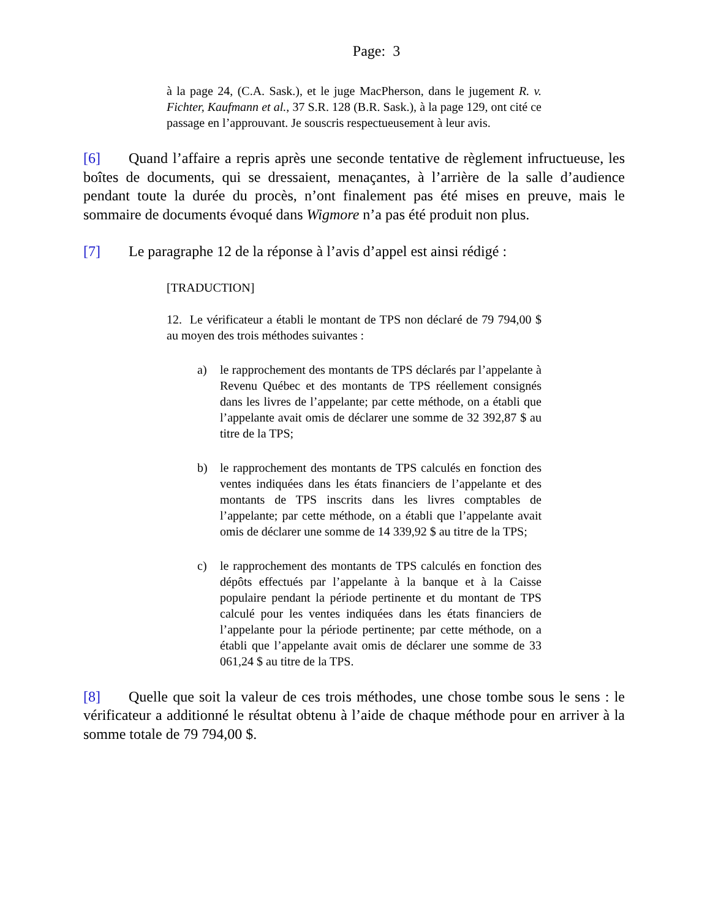Page: 3
à la page 24, (C.A. Sask.), et le juge MacPherson, dans le jugement R. v. Fichter, Kaufmann et al., 37 S.R. 128 (B.R. Sask.), à la page 129, ont cité ce passage en l’approuvant. Je souscris respectueusement à leur avis.
[6] Quand l’affaire a repris après une seconde tentative de règlement infructueuse, les boîtes de documents, qui se dressaient, menaçantes, à l’arrière de la salle d’audience pendant toute la durée du procès, n’ont finalement pas été mises en preuve, mais le sommaire de documents évoqué dans Wigmore n’a pas été produit non plus.
[7] Le paragraphe 12 de la réponse à l’avis d’appel est ainsi rédigé :
[TRADUCTION]
12. Le vérificateur a établi le montant de TPS non déclaré de 79 794,00 $ au moyen des trois méthodes suivantes :
a) le rapprochement des montants de TPS déclarés par l’appelante à Revenu Québec et des montants de TPS réellement consignés dans les livres de l’appelante; par cette méthode, on a établi que l’appelante avait omis de déclarer une somme de 32 392,87 $ au titre de la TPS;
b) le rapprochement des montants de TPS calculés en fonction des ventes indiquées dans les états financiers de l’appelante et des montants de TPS inscrits dans les livres comptables de l’appelante; par cette méthode, on a établi que l’appelante avait omis de déclarer une somme de 14 339,92 $ au titre de la TPS;
c) le rapprochement des montants de TPS calculés en fonction des dépôts effectués par l’appelante à la banque et à la Caisse populaire pendant la période pertinente et du montant de TPS calculé pour les ventes indiquées dans les états financiers de l’appelante pour la période pertinente; par cette méthode, on a établi que l’appelante avait omis de déclarer une somme de 33 061,24 $ au titre de la TPS.
[8] Quelle que soit la valeur de ces trois méthodes, une chose tombe sous le sens : le vérificateur a additionné le résultat obtenu à l’aide de chaque méthode pour en arriver à la somme totale de 79 794,00 $.